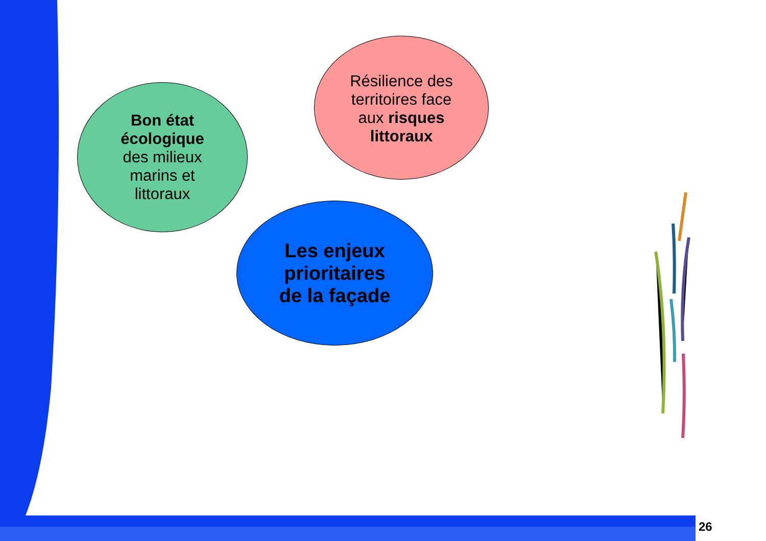Bon état
écologique
des milieux
marins et
littoraux
Résilience des
territoires face
aux risques
littoraux
Les enjeux
prioritaires
de la façade
26